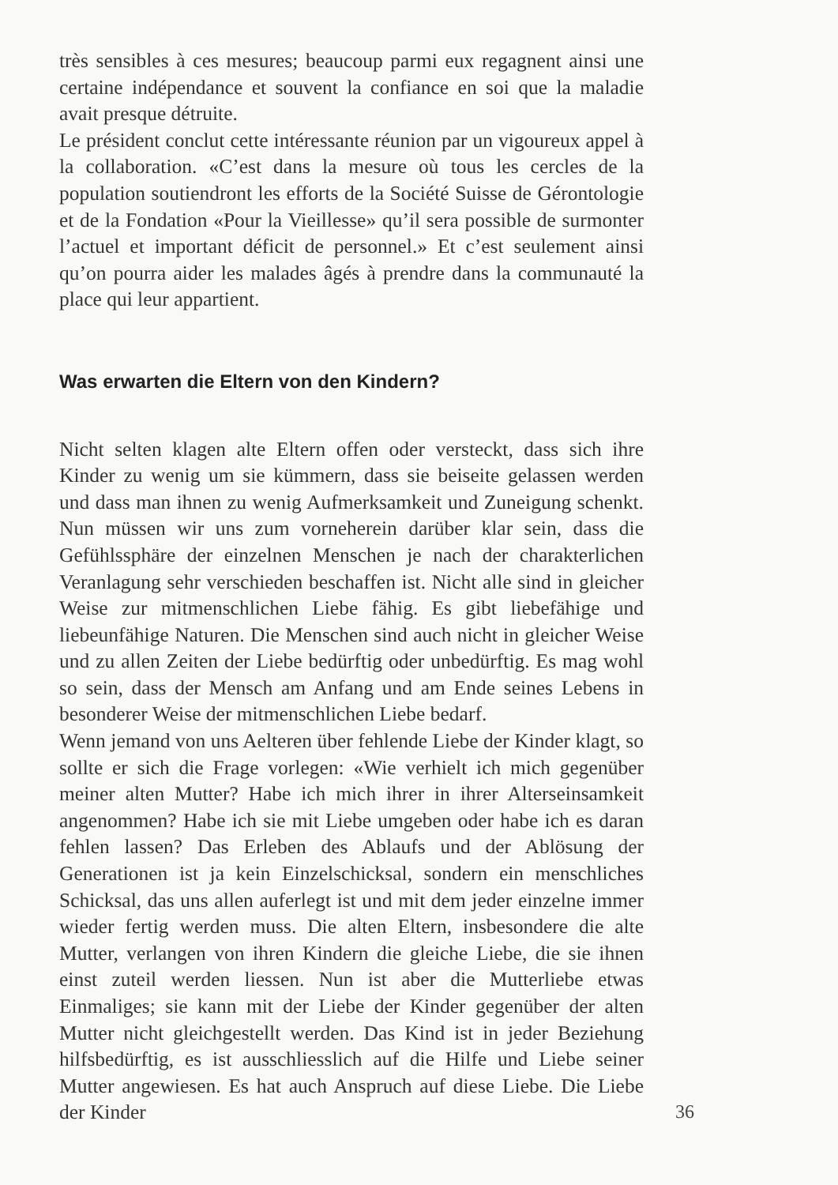très sensibles à ces mesures; beaucoup parmi eux regagnent ainsi une certaine indépendance et souvent la confiance en soi que la maladie avait presque détruite.
Le président conclut cette intéressante réunion par un vigoureux appel à la collaboration. «C’est dans la mesure où tous les cercles de la population soutiendront les efforts de la Société Suisse de Gérontologie et de la Fondation «Pour la Vieillesse» qu’il sera possible de surmonter l’actuel et important déficit de personnel.» Et c’est seulement ainsi qu’on pourra aider les malades âgés à prendre dans la communauté la place qui leur appartient.
Was erwarten die Eltern von den Kindern?
Nicht selten klagen alte Eltern offen oder versteckt, dass sich ihre Kinder zu wenig um sie kümmern, dass sie beiseite gelassen werden und dass man ihnen zu wenig Aufmerksamkeit und Zuneigung schenkt. Nun müssen wir uns zum vorneherein darüber klar sein, dass die Gefühlssphäre der einzelnen Menschen je nach der charakterlichen Veranlagung sehr verschieden beschaffen ist. Nicht alle sind in gleicher Weise zur mitmenschlichen Liebe fähig. Es gibt liebefähige und liebeunfähige Naturen. Die Menschen sind auch nicht in gleicher Weise und zu allen Zeiten der Liebe bedürftig oder unbedürftig. Es mag wohl so sein, dass der Mensch am Anfang und am Ende seines Lebens in besonderer Weise der mitmenschlichen Liebe bedarf.
Wenn jemand von uns Aelteren über fehlende Liebe der Kinder klagt, so sollte er sich die Frage vorlegen: «Wie verhielt ich mich gegenüber meiner alten Mutter? Habe ich mich ihrer in ihrer Alterseinsamkeit angenommen? Habe ich sie mit Liebe umgeben oder habe ich es daran fehlen lassen? Das Erleben des Ablaufs und der Ablösung der Generationen ist ja kein Einzelschicksal, sondern ein menschliches Schicksal, das uns allen auferlegt ist und mit dem jeder einzelne immer wieder fertig werden muss. Die alten Eltern, insbesondere die alte Mutter, verlangen von ihren Kindern die gleiche Liebe, die sie ihnen einst zuteil werden liessen. Nun ist aber die Mutterliebe etwas Einmaliges; sie kann mit der Liebe der Kinder gegenüber der alten Mutter nicht gleichgestellt werden. Das Kind ist in jeder Beziehung hilfsbedürftig, es ist ausschliesslich auf die Hilfe und Liebe seiner Mutter angewiesen. Es hat auch Anspruch auf diese Liebe. Die Liebe der Kinder 36